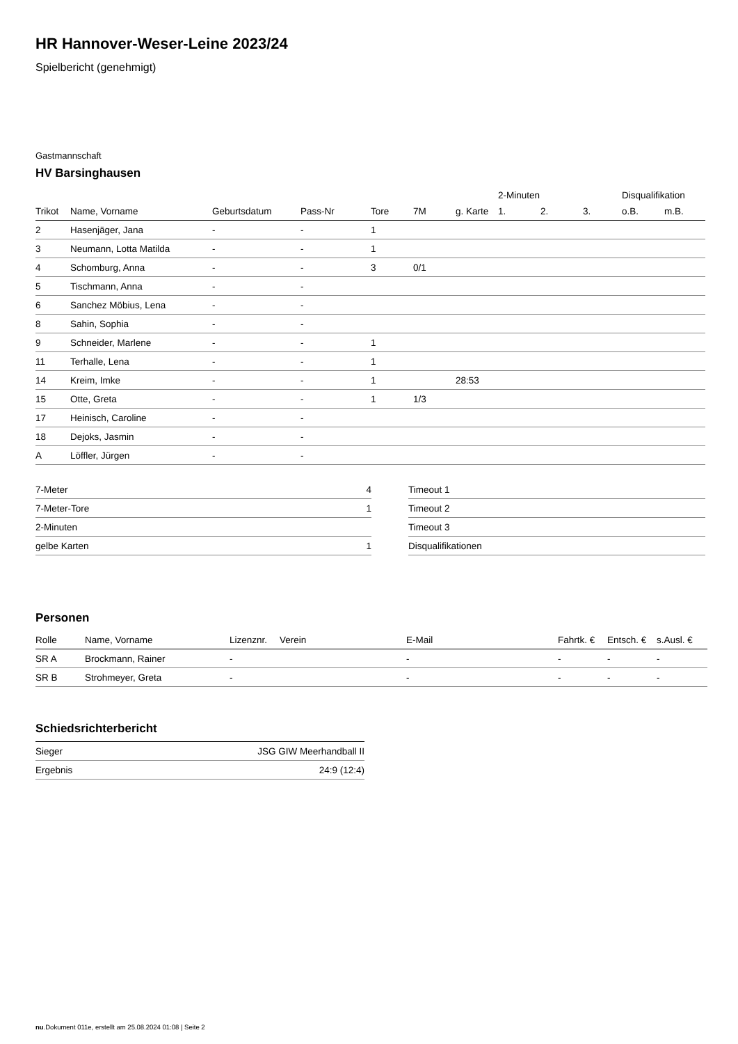HR Hannover-Weser-Leine 2023/24
Spielbericht (genehmigt)
Gastmannschaft
HV Barsinghausen
| | | | | | | | 2-Minuten | | | Disqualifikation | |
| --- | --- | --- | --- | --- | --- | --- | --- | --- | --- | --- | --- |
| Trikot | Name, Vorname | Geburtsdatum | Pass-Nr | Tore | 7M | g. Karte | 1. | 2. | 3. | o.B. | m.B. |
| 2 | Hasenjäger, Jana | - | - | 1 | | | | | | | |
| 3 | Neumann, Lotta Matilda | - | - | 1 | | | | | | | |
| 4 | Schomburg, Anna | - | - | 3 | 0/1 | | | | | | |
| 5 | Tischmann, Anna | - | - | | | | | | | | |
| 6 | Sanchez Möbius, Lena | - | - | | | | | | | | |
| 8 | Sahin, Sophia | - | - | | | | | | | | |
| 9 | Schneider, Marlene | - | - | 1 | | | | | | | |
| 11 | Terhalle, Lena | - | - | 1 | | | | | | | |
| 14 | Kreim, Imke | - | - | 1 | | 28:53 | | | | | |
| 15 | Otte, Greta | - | - | 1 | 1/3 | | | | | | |
| 17 | Heinisch, Caroline | - | - | | | | | | | | |
| 18 | Dejoks, Jasmin | - | - | | | | | | | | |
| A | Löffler, Jürgen | - | - | | | | | | | | |
| 7-Meter | 4 |
| 7-Meter-Tore | 1 |
| 2-Minuten | |
| gelbe Karten | 1 |
| Timeout 1 |
| Timeout 2 |
| Timeout 3 |
| Disqualifikationen |
Personen
| Rolle | Name, Vorname | Lizenznr. | Verein | E-Mail | Fahrtk. € | Entsch. € | s.Ausl. € |
| --- | --- | --- | --- | --- | --- | --- | --- |
| SR A | Brockmann, Rainer | - | | - | - | - | - |
| SR B | Strohmeyer, Greta | - | | - | - | - | - |
Schiedsrichterbericht
| Sieger | JSG GIW Meerhandball II |
| Ergebnis | 24:9 (12:4) |
nu.Dokument 011e, erstellt am 25.08.2024 01:08 | Seite 2